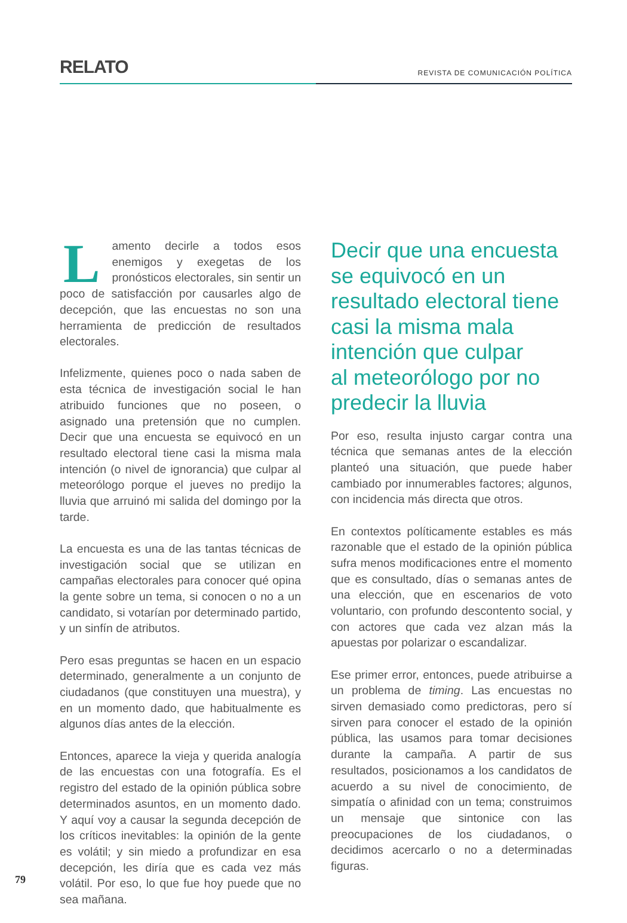RELATO
REVISTA DE COMUNICACIÓN POLÍTICA
Lamento decirle a todos esos enemigos y exegetas de los pronósticos electorales, sin sentir un poco de satisfacción por causarles algo de decepción, que las encuestas no son una herramienta de predicción de resultados electorales.
Infelizmente, quienes poco o nada saben de esta técnica de investigación social le han atribuido funciones que no poseen, o asignado una pretensión que no cumplen. Decir que una encuesta se equivocó en un resultado electoral tiene casi la misma mala intención (o nivel de ignorancia) que culpar al meteorólogo porque el jueves no predijo la lluvia que arruinó mi salida del domingo por la tarde.
La encuesta es una de las tantas técnicas de investigación social que se utilizan en campañas electorales para conocer qué opina la gente sobre un tema, si conocen o no a un candidato, si votarían por determinado partido, y un sinfín de atributos.
Pero esas preguntas se hacen en un espacio determinado, generalmente a un conjunto de ciudadanos (que constituyen una muestra), y en un momento dado, que habitualmente es algunos días antes de la elección.
Entonces, aparece la vieja y querida analogía de las encuestas con una fotografía. Es el registro del estado de la opinión pública sobre determinados asuntos, en un momento dado. Y aquí voy a causar la segunda decepción de los críticos inevitables: la opinión de la gente es volátil; y sin miedo a profundizar en esa decepción, les diría que es cada vez más volátil. Por eso, lo que fue hoy puede que no sea mañana.
Decir que una encuesta se equivocó en un resultado electoral tiene casi la misma mala intención que culpar
al meteorólogo por no predecir la lluvia
Por eso, resulta injusto cargar contra una técnica que semanas antes de la elección planteó una situación, que puede haber cambiado por innumerables factores; algunos, con incidencia más directa que otros.
En contextos políticamente estables es más razonable que el estado de la opinión pública sufra menos modificaciones entre el momento que es consultado, días o semanas antes de una elección, que en escenarios de voto voluntario, con profundo descontento social, y con actores que cada vez alzan más la apuestas por polarizar o escandalizar.
Ese primer error, entonces, puede atribuirse a un problema de timing. Las encuestas no sirven demasiado como predictoras, pero sí sirven para conocer el estado de la opinión pública, las usamos para tomar decisiones durante la campaña. A partir de sus resultados, posicionamos a los candidatos de acuerdo a su nivel de conocimiento, de simpatía o afinidad con un tema; construimos un mensaje que sintonice con las preocupaciones de los ciudadanos, o decidimos acercarlo o no a determinadas figuras.
79